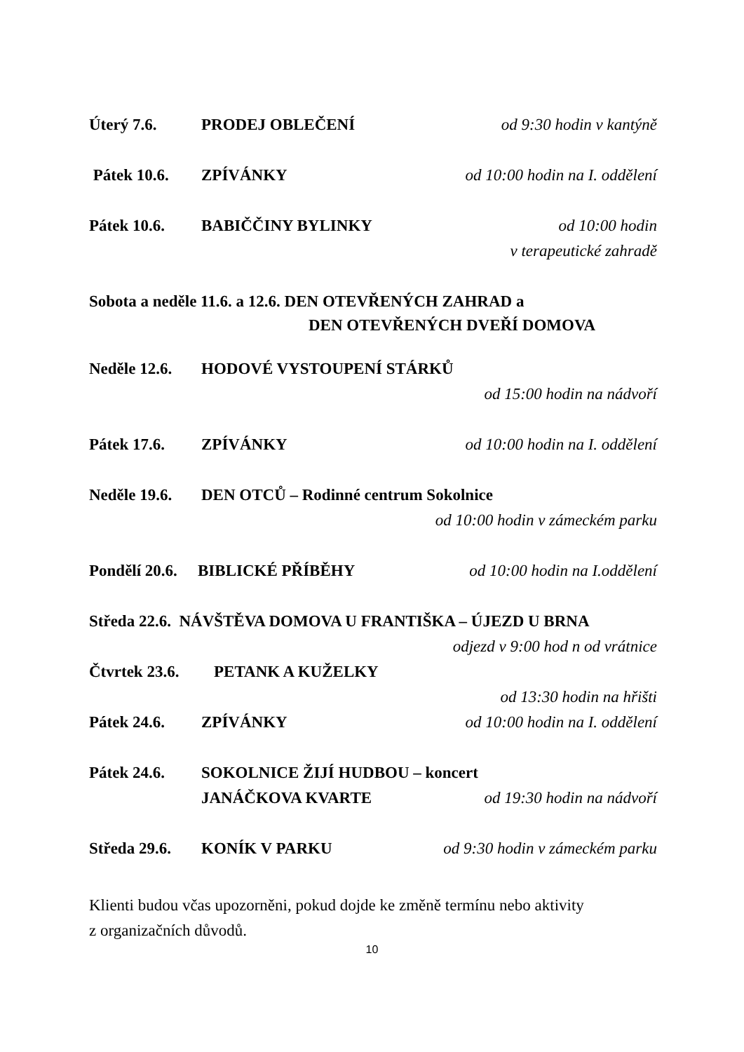Úterý 7.6. PRODEJ OBLEČENÍ od 9:30 hodin v kantýně
Pátek 10.6. ZPÍVÁNKY od 10:00 hodin na I. oddělení
Pátek 10.6. BABIČČINY BYLINKY od 10:00 hodin
v terapeutické zahradě
Sobota a neděle 11.6. a 12.6. DEN OTEVŘENÝCH ZAHRAD a
DEN OTEVŘENÝCH DVEŘÍ DOMOVA
Neděle 12.6. HODOVÉ VYSTOUPENÍ STÁRKŮ
od 15:00 hodin na nádvoří
Pátek 17.6. ZPÍVÁNKY od 10:00 hodin na I. oddělení
Neděle 19.6. DEN OTCŮ – Rodinné centrum Sokolnice
od 10:00 hodin v zámeckém parku
Pondělí 20.6. BIBLICKÉ PŘÍBĚHY od 10:00 hodin na I.oddělení
Středa 22.6. NÁVŠTĚVA DOMOVA U FRANTIŠKA – ÚJEZD U BRNA
odjezd v 9:00 hod n od vrátnice
Čtvrtek 23.6. PETANK A KUŽELKY
od 13:30 hodin na hřišti
Pátek 24.6. ZPÍVÁNKY od 10:00 hodin na I. oddělení
Pátek 24.6. SOKOLNICE ŽIJÍ HUDBOU – koncert
JANÁČKOVA KVARTE od 19:30 hodin na nádvoří
Středa 29.6. KONÍK V PARKU od 9:30 hodin v zámeckém parku
Klienti budou včas upozorněni, pokud dojde ke změně termínu nebo aktivity
z organizačních důvodů.
10